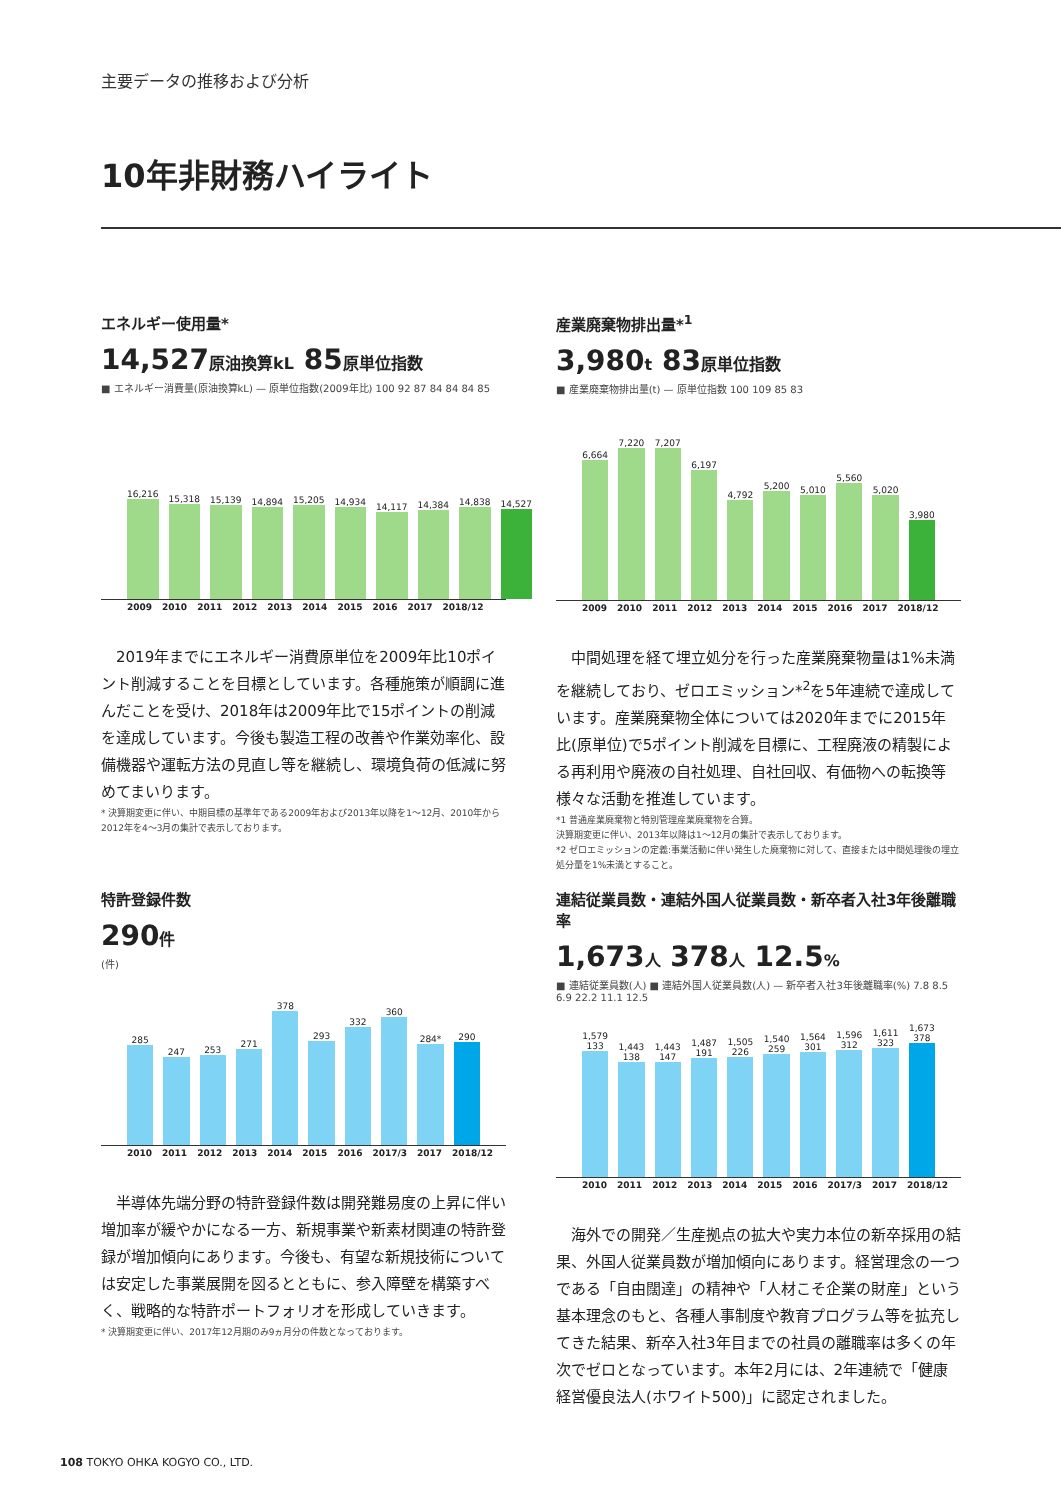主要データの推移および分析
10年非財務ハイライト
エネルギー使用量*
14,527原油換算kL 85原単位指数
■ エネルギー消費量(原油換算kL) — 原単位指数(2009年比) 100 92 87 84 84 84 85
16,216
15,318
15,139
14,894
15,205
14,934
14,117
14,384
14,838
14,527
2009 2010 2011 2012 2013 2014 2015 2016 2017 2018/12
　2019年までにエネルギー消費原単位を2009年比10ポイント削減することを目標としています。各種施策が順調に進んだことを受け、2018年は2009年比で15ポイントの削減を達成しています。今後も製造工程の改善や作業効率化、設備機器や運転方法の見直し等を継続し、環境負荷の低減に努めてまいります。
* 決算期変更に伴い、中期目標の基準年である2009年および2013年以降を1～12月、2010年から2012年を4～3月の集計で表示しております。
産業廃棄物排出量*<sup>1</sup>
3,980t 83原単位指数
■ 産業廃棄物排出量(t) — 原単位指数 100 109 85 83
6,664
7,220
7,207
6,197
4,792
5,200
5,010
5,560
5,020
3,980
2009 2010 2011 2012 2013 2014 2015 2016 2017 2018/12
　中間処理を経て埋立処分を行った産業廃棄物量は1%未満を継続しており、ゼロエミッション*<sup>2</sup>を5年連続で達成しています。産業廃棄物全体については2020年までに2015年比(原単位)で5ポイント削減を目標に、工程廃液の精製による再利用や廃液の自社処理、自社回収、有価物への転換等様々な活動を推進しています。
*1 普通産業廃棄物と特別管理産業廃棄物を合算。
決算期変更に伴い、2013年以降は1～12月の集計で表示しております。
*2 ゼロエミッションの定義:事業活動に伴い発生した廃棄物に対して、直接または中間処理後の埋立処分量を1%未満とすること。
特許登録件数
290件
(件)
285
247
253
271
378
293
332
360
284*
290
2010 2011 2012 2013 2014 2015 2016 2017/3 2017 2018/12
　半導体先端分野の特許登録件数は開発難易度の上昇に伴い増加率が緩やかになる一方、新規事業や新素材関連の特許登録が増加傾向にあります。今後も、有望な新規技術については安定した事業展開を図るとともに、参入障壁を構築すべく、戦略的な特許ポートフォリオを形成していきます。
* 決算期変更に伴い、2017年12月期のみ9ヵ月分の件数となっております。
連結従業員数・連結外国人従業員数・新卒者入社3年後離職率
1,673人 378人 12.5%
■ 連結従業員数(人) ■ 連結外国人従業員数(人) — 新卒者入社3年後離職率(%) 7.8 8.5 6.9 22.2 11.1 12.5
1,579 133
1,443 138
1,443 147
1,487 191
1,505 226
1,540 259
1,564 301
1,596 312
1,611 323
1,673 378
2010 2011 2012 2013 2014 2015 2016 2017/3 2017 2018/12
　海外での開発／生産拠点の拡大や実力本位の新卒採用の結果、外国人従業員数が増加傾向にあります。経営理念の一つである「自由闊達」の精神や「人材こそ企業の財産」という基本理念のもと、各種人事制度や教育プログラム等を拡充してきた結果、新卒入社3年目までの社員の離職率は多くの年次でゼロとなっています。本年2月には、2年連続で「健康経営優良法人(ホワイト500)」に認定されました。
108 TOKYO OHKA KOGYO CO., LTD.